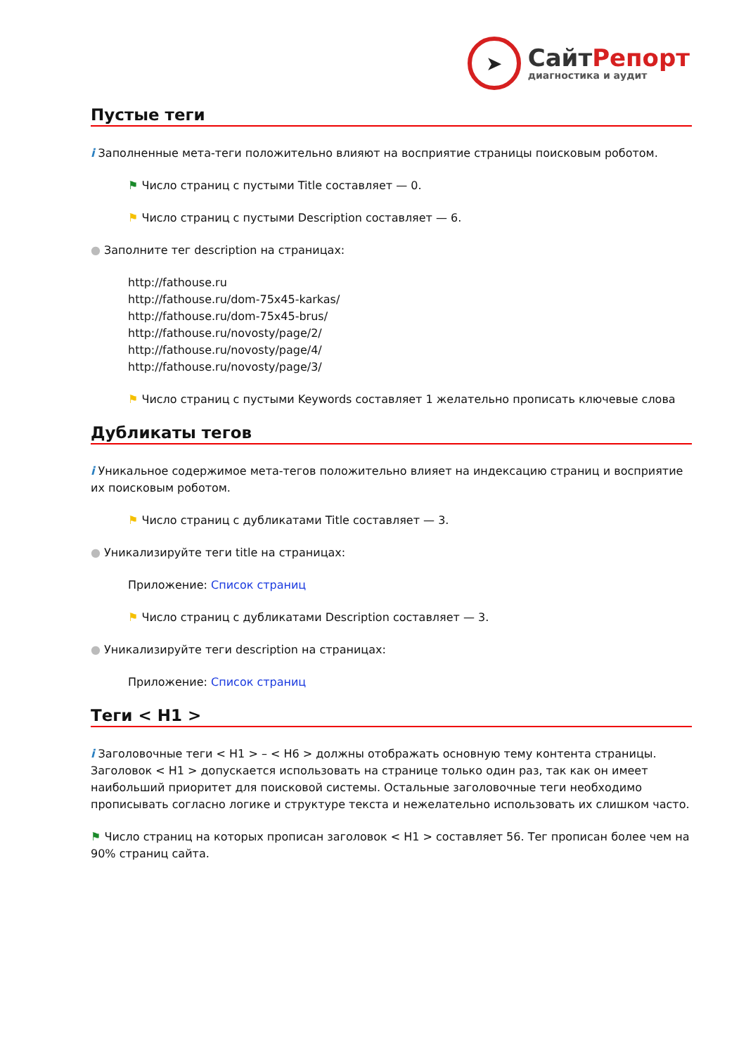➤
СайтРепорт
диагностика и аудит
Пустые теги
i Заполненные мета-теги положительно влияют на восприятие страницы поисковым роботом.
⚑ Число страниц с пустыми Title составляет — 0.
⚑ Число страниц с пустыми Description составляет — 6.
● Заполните тег description на страницах:
http://fathouse.ru
http://fathouse.ru/dom-75x45-karkas/
http://fathouse.ru/dom-75x45-brus/
http://fathouse.ru/novosty/page/2/
http://fathouse.ru/novosty/page/4/
http://fathouse.ru/novosty/page/3/
⚑ Число страниц с пустыми Keywords составляет 1 желательно прописать ключевые слова
Дубликаты тегов
i Уникальное содержимое мета-тегов положительно влияет на индексацию страниц и восприятие их поисковым роботом.
⚑ Число страниц с дубликатами Title составляет — 3.
● Уникализируйте теги title на страницах:
Приложение: Список страниц
⚑ Число страниц с дубликатами Description составляет — 3.
● Уникализируйте теги description на страницах:
Приложение: Список страниц
Теги < H1 >
i Заголовочные теги < H1 > – < H6 > должны отображать основную тему контента страницы. Заголовок < H1 > допускается использовать на странице только один раз, так как он имеет наибольший приоритет для поисковой системы. Остальные заголовочные теги необходимо прописывать согласно логике и структуре текста и нежелательно использовать их слишком часто.
⚑ Число страниц на которых прописан заголовок < H1 > составляет 56. Тег прописан более чем на 90% страниц сайта.